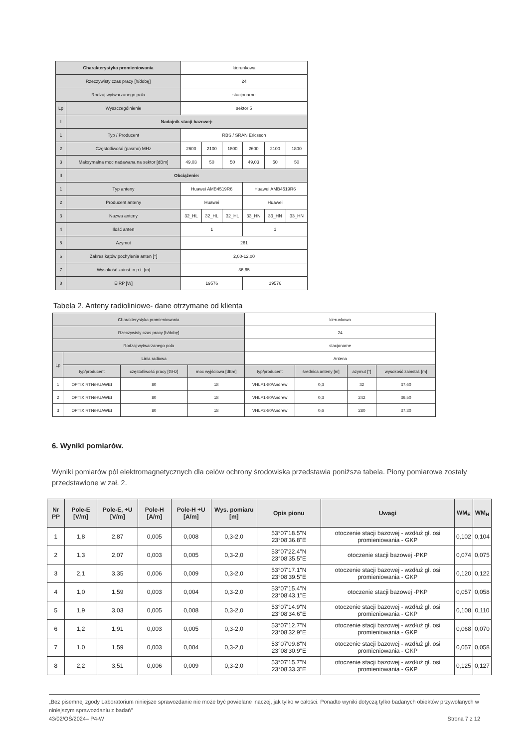| Charakterystyka promieniowania | | kierunkowa | | | | | |
| Rzeczywisty czas pracy [h/dobę] | | 24 | | | | | |
| Rodzaj wytwarzanego pola | | stacjonarne | | | | | |
| Lp | Wyszczególnienie | sektor 5 | | | | | |
| I | Nadajnik stacji bazowej: | | | | | | |
| 1 | Typ / Producent | RBS / SRAN Ericsson | | | | | |
| 2 | Częstotliwość (pasmo) MHz | 2600 | 2100 | 1800 | 2600 | 2100 | 1800 |
| 3 | Maksymalna moc nadawana na sektor [dBm] | 49,03 | 50 | 50 | 49,03 | 50 | 50 |
| II | Obciążenie: | | | | | | |
| 1 | Typ anteny | Huawei AMB4519R6 | | | Huawei AMB4519R6 | | |
| 2 | Producent anteny | Huawei | | | Huawei | | |
| 3 | Nazwa anteny | 32_HL | 32_HL | 32_HL | 33_HN | 33_HN | 33_HN |
| 4 | Ilość anten | 1 | | | 1 | | |
| 5 | Azymut | 261 | | | | | |
| 6 | Zakres kątów pochylenia anten [°] | 2,00-12,00 | | | | | |
| 7 | Wysokość zainst. n.p.t. [m] | 36,65 | | | | | |
| 8 | EIRP [W] | 19576 | | | 19576 | | |
Tabela 2. Anteny radioliniowe- dane otrzymane od klienta
| Charakterystyka promieniowania | | | | kierunkowa | | | |
| Rzeczywisty czas pracy [h/dobę] | | | | 24 | | | |
| Rodzaj wytwarzanego pola | | | | stacjonarne | | | |
| Lp | Linia radiowa | | | Antena | | | |
| | typ/producent | częstotliwość pracy [GHz] | moc wyjściowa [dBm] | typ/producent | średnica anteny [m] | azymut [°] | wysokość zainstal. [m] |
| 1 | OPTIX RTN/HUAWEI | 80 | 18 | VHLP1-80/Andrew | 0,3 | 32 | 37,60 |
| 2 | OPTIX RTN/HUAWEI | 80 | 18 | VHLP1-80/Andrew | 0,3 | 242 | 36,50 |
| 3 | OPTIX RTN/HUAWEI | 80 | 18 | VHLP2-80/Andrew | 0,6 | 280 | 37,30 |
6. Wyniki pomiarów.
Wyniki pomiarów pól elektromagnetycznych dla celów ochrony środowiska przedstawia poniższa tabela. Piony pomiarowe zostały przedstawione w zał. 2.
| Nr PP | Pole-E [V/m] | Pole-E, +U [V/m] | Pole-H [A/m] | Pole-H +U [A/m] | Wys. pomiaru [m] | Opis pionu | Uwagi | WM<sub>E</sub> | WM<sub>H</sub> |
| --- | --- | --- | --- | --- | --- | --- | --- | --- | --- |
| 1 | 1,8 | 2,87 | 0,005 | 0,008 | 0,3-2,0 | 53°07'18.5"N 23°08'36.8"E | otoczenie stacji bazowej - wzdłuż gł. osi promieniowania - GKP | 0,102 | 0,104 |
| 2 | 1,3 | 2,07 | 0,003 | 0,005 | 0,3-2,0 | 53°07'22.4"N 23°08'35.5"E | otoczenie stacji bazowej -PKP | 0,074 | 0,075 |
| 3 | 2,1 | 3,35 | 0,006 | 0,009 | 0,3-2,0 | 53°07'17.1"N 23°08'39.5"E | otoczenie stacji bazowej - wzdłuż gł. osi promieniowania - GKP | 0,120 | 0,122 |
| 4 | 1,0 | 1,59 | 0,003 | 0,004 | 0,3-2,0 | 53°07'15.4"N 23°08'43.1"E | otoczenie stacji bazowej -PKP | 0,057 | 0,058 |
| 5 | 1,9 | 3,03 | 0,005 | 0,008 | 0,3-2,0 | 53°07'14.9"N 23°08'34.6"E | otoczenie stacji bazowej - wzdłuż gł. osi promieniowania - GKP | 0,108 | 0,110 |
| 6 | 1,2 | 1,91 | 0,003 | 0,005 | 0,3-2,0 | 53°07'12.7"N 23°08'32.9"E | otoczenie stacji bazowej - wzdłuż gł. osi promieniowania - GKP | 0,068 | 0,070 |
| 7 | 1,0 | 1,59 | 0,003 | 0,004 | 0,3-2,0 | 53°07'09.8"N 23°08'30.9"E | otoczenie stacji bazowej - wzdłuż gł. osi promieniowania - GKP | 0,057 | 0,058 |
| 8 | 2,2 | 3,51 | 0,006 | 0,009 | 0,3-2,0 | 53°07'15.7"N 23°08'33.3"E | otoczenie stacji bazowej - wzdłuż gł. osi promieniowania - GKP | 0,125 | 0,127 |
„Bez pisemnej zgody Laboratorium niniejsze sprawozdanie nie może być powielane inaczej, jak tylko w całości. Ponadto wyniki dotyczą tylko badanych obiektów przywołanych w niniejszym sprawozdaniu z badań"
43/02/OŚ/2024– P4-W Strona 7 z 12